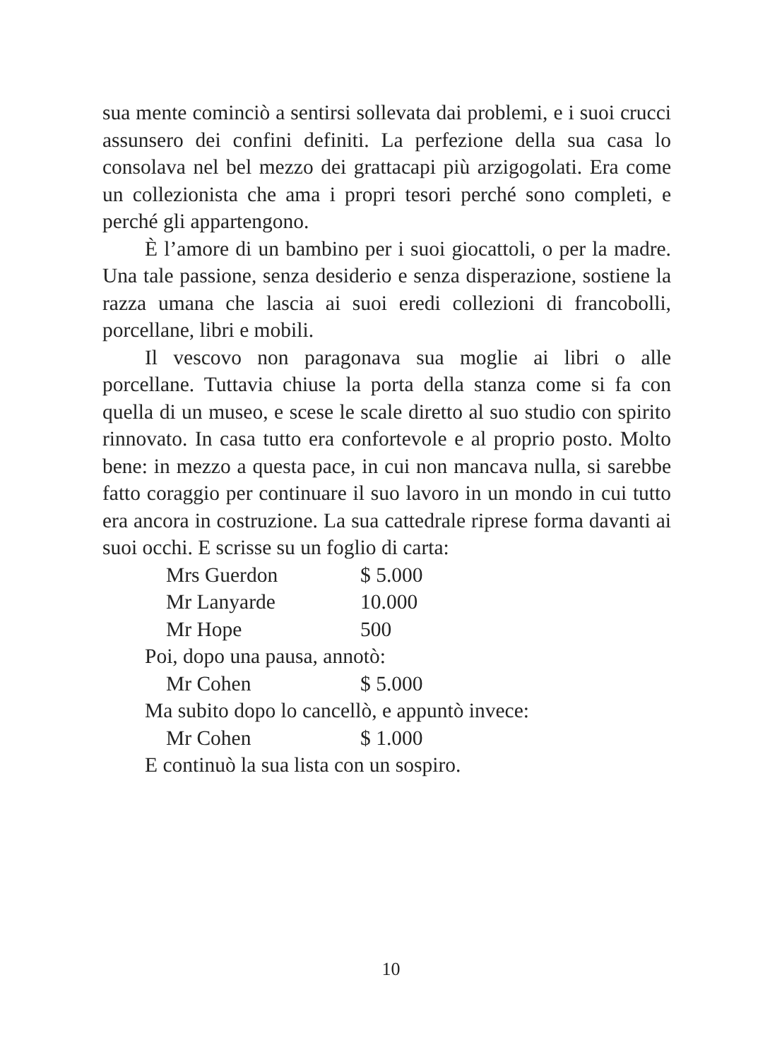sua mente cominciò a sentirsi sollevata dai problemi, e i suoi crucci assunsero dei confini definiti. La perfezione della sua casa lo consolava nel bel mezzo dei grattacapi più arzigogolati. Era come un collezionista che ama i propri tesori perché sono completi, e perché gli appartengono.
È l’amore di un bambino per i suoi giocattoli, o per la madre. Una tale passione, senza desiderio e senza disperazione, sostiene la razza umana che lascia ai suoi eredi collezioni di francobolli, porcellane, libri e mobili.
Il vescovo non paragonava sua moglie ai libri o alle porcellane. Tuttavia chiuse la porta della stanza come si fa con quella di un museo, e scese le scale diretto al suo studio con spirito rinnovato. In casa tutto era confortevole e al proprio posto. Molto bene: in mezzo a questa pace, in cui non mancava nulla, si sarebbe fatto coraggio per continuare il suo lavoro in un mondo in cui tutto era ancora in costruzione. La sua cattedrale riprese forma davanti ai suoi occhi. E scrisse su un foglio di carta:
| Mrs Guerdon | $ 5.000 |
| Mr Lanyarde | 10.000 |
| Mr Hope | 500 |
Poi, dopo una pausa, annotò:
| Mr Cohen | $ 5.000 |
Ma subito dopo lo cancellò, e appuntò invece:
| Mr Cohen | $ 1.000 |
E continuò la sua lista con un sospiro.
10